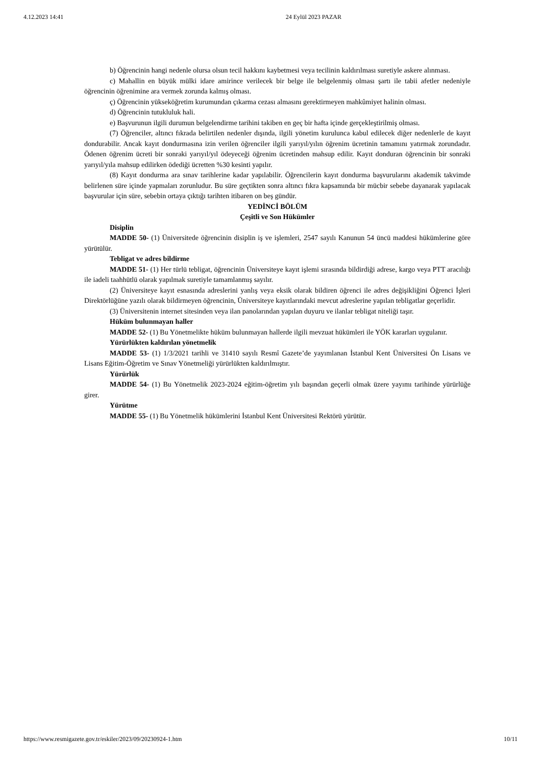4.12.2023 14:41 24 Eylül 2023 PAZAR
b) Öğrencinin hangi nedenle olursa olsun tecil hakkını kaybetmesi veya tecilinin kaldırılması suretiyle askere alınması.
c) Mahallin en büyük mülki idare amirince verilecek bir belge ile belgelenmiş olması şartı ile tabii afetler nedeniyle öğrencinin öğrenimine ara vermek zorunda kalmış olması.
ç) Öğrencinin yükseköğretim kurumundan çıkarma cezası almasını gerektirmeyen mahkûmiyet halinin olması.
d) Öğrencinin tutukluluk hali.
e) Başvurunun ilgili durumun belgelendirme tarihini takiben en geç bir hafta içinde gerçekleştirilmiş olması.
(7) Öğrenciler, altıncı fıkrada belirtilen nedenler dışında, ilgili yönetim kurulunca kabul edilecek diğer nedenlerle de kayıt dondurabilir. Ancak kayıt dondurmasına izin verilen öğrenciler ilgili yarıyıl/yılın öğrenim ücretinin tamamını yatırmak zorundadır. Ödenen öğrenim ücreti bir sonraki yarıyıl/yıl ödeyeceği öğrenim ücretinden mahsup edilir. Kayıt donduran öğrencinin bir sonraki yarıyıl/yıla mahsup edilirken ödediği ücretten %30 kesinti yapılır.
(8) Kayıt dondurma ara sınav tarihlerine kadar yapılabilir. Öğrencilerin kayıt dondurma başvurularını akademik takvimde belirlenen süre içinde yapmaları zorunludur. Bu süre geçtikten sonra altıncı fıkra kapsamında bir mücbir sebebe dayanarak yapılacak başvurular için süre, sebebin ortaya çıktığı tarihten itibaren on beş gündür.
YEDİNCİ BÖLÜM
Çeşitli ve Son Hükümler
Disiplin
MADDE 50- (1) Üniversitede öğrencinin disiplin iş ve işlemleri, 2547 sayılı Kanunun 54 üncü maddesi hükümlerine göre yürütülür.
Tebligat ve adres bildirme
MADDE 51- (1) Her türlü tebligat, öğrencinin Üniversiteye kayıt işlemi sırasında bildirdiği adrese, kargo veya PTT aracılığı ile iadeli taahhütlü olarak yapılmak suretiyle tamamlanmış sayılır.
(2) Üniversiteye kayıt esnasında adreslerini yanlış veya eksik olarak bildiren öğrenci ile adres değişikliğini Öğrenci İşleri Direktörlüğüne yazılı olarak bildirmeyen öğrencinin, Üniversiteye kayıtlarındaki mevcut adreslerine yapılan tebligatlar geçerlidir.
(3) Üniversitenin internet sitesinden veya ilan panolarından yapılan duyuru ve ilanlar tebligat niteliği taşır.
Hüküm bulunmayan haller
MADDE 52- (1) Bu Yönetmelikte hüküm bulunmayan hallerde ilgili mevzuat hükümleri ile YÖK kararları uygulanır.
Yürürlükten kaldırılan yönetmelik
MADDE 53- (1) 1/3/2021 tarihli ve 31410 sayılı Resmî Gazete’de yayımlanan İstanbul Kent Üniversitesi Ön Lisans ve Lisans Eğitim-Öğretim ve Sınav Yönetmeliği yürürlükten kaldırılmıştır.
Yürürlük
MADDE 54- (1) Bu Yönetmelik 2023-2024 eğitim-öğretim yılı başından geçerli olmak üzere yayımı tarihinde yürürlüğe girer.
Yürütme
MADDE 55- (1) Bu Yönetmelik hükümlerini İstanbul Kent Üniversitesi Rektörü yürütür.
https://www.resmigazete.gov.tr/eskiler/2023/09/20230924-1.htm 10/11